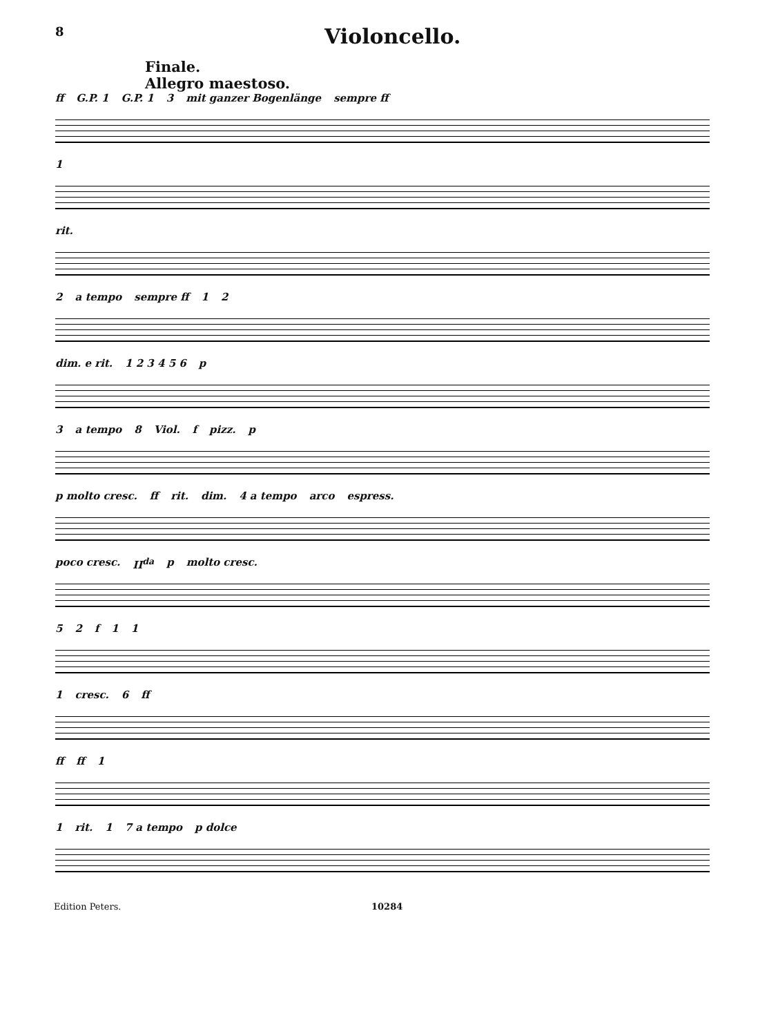8
Violoncello.
Finale.
Allegro maestoso.
ff G.P. 1 G.P. 1 3 mit ganzer Bogenlänge sempre ff
1
rit.
2 a tempo sempre ff 12
dim. e rit. 1 2 3 4 5 6 p
3 a tempo 8 Viol. f pizz. p
p molto cresc. ff rit. dim. 4 a tempo arco espress.
poco cresc. II<sup>da</sup> p molto cresc.
52 f 11
1 cresc. 6 ff
ff ff 1
1 rit. 1 7 a tempo p dolce
Edition Peters. 10284